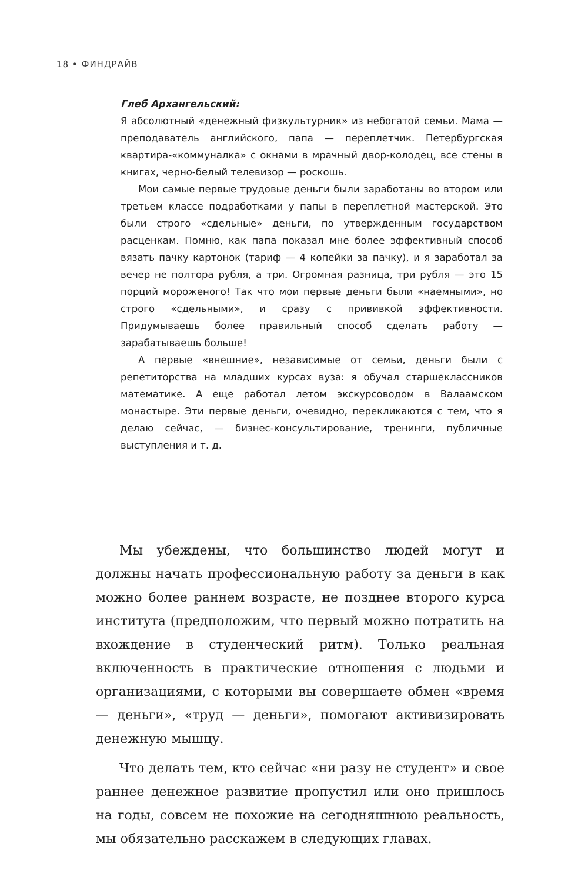18 • ФИНДРАЙВ
Глеб Архангельский:
Я абсолютный «денежный физкультурник» из небогатой семьи. Мама — преподаватель английского, папа — переплетчик. Петербургская квартира-«коммуналка» с окнами в мрачный двор-колодец, все стены в книгах, черно-белый телевизор — роскошь.
Мои самые первые трудовые деньги были заработаны во втором или третьем классе подработками у папы в переплетной мастерской. Это были строго «сдельные» деньги, по утвержденным государством расценкам. Помню, как папа показал мне более эффективный способ вязать пачку картонок (тариф — 4 копейки за пачку), и я заработал за вечер не полтора рубля, а три. Огромная разница, три рубля — это 15 порций мороженого! Так что мои первые деньги были «наемными», но строго «сдельными», и сразу с прививкой эффективности. Придумываешь более правильный способ сделать работу — зарабатываешь больше!
А первые «внешние», независимые от семьи, деньги были с репетиторства на младших курсах вуза: я обучал старшеклассников математике. А еще работал летом экскурсоводом в Валаамском монастыре. Эти первые деньги, очевидно, перекликаются с тем, что я делаю сейчас, — бизнес-консультирование, тренинги, публичные выступления и т. д.
Мы убеждены, что большинство людей могут и должны начать профессиональную работу за деньги в как можно более раннем возрасте, не позднее второго курса института (предположим, что первый можно потратить на вхождение в студенческий ритм). Только реальная включенность в практические отношения с людьми и организациями, с которыми вы совершаете обмен «время — деньги», «труд — деньги», помогают активизировать денежную мышцу.
Что делать тем, кто сейчас «ни разу не студент» и свое раннее денежное развитие пропустил или оно пришлось на годы, совсем не похожие на сегодняшнюю реальность, мы обязательно расскажем в следующих главах.